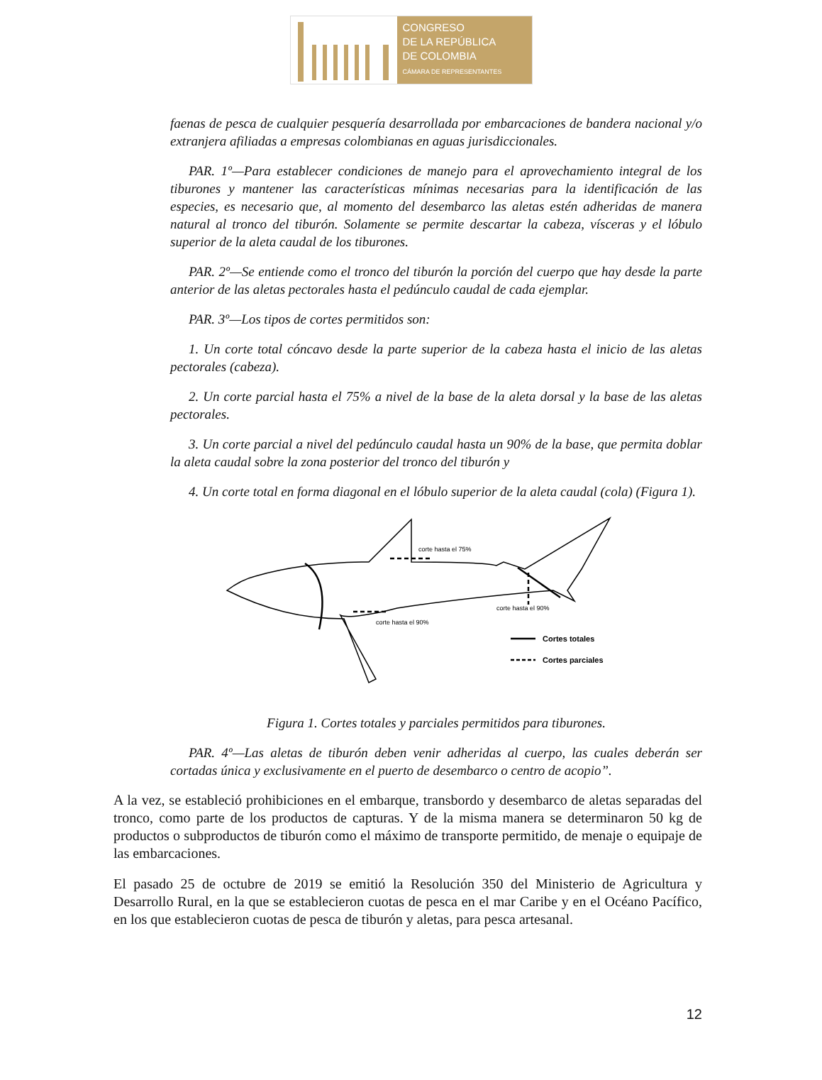CONGRESO
DE LA REPÚBLICA
DE COLOMBIA
CÁMARA DE REPRESENTANTES
faenas de pesca de cualquier pesquería desarrollada por embarcaciones de bandera nacional y/o extranjera afiliadas a empresas colombianas en aguas jurisdiccionales.
PAR. 1º—Para establecer condiciones de manejo para el aprovechamiento integral de los tiburones y mantener las características mínimas necesarias para la identificación de las especies, es necesario que, al momento del desembarco las aletas estén adheridas de manera natural al tronco del tiburón. Solamente se permite descartar la cabeza, vísceras y el lóbulo superior de la aleta caudal de los tiburones.
PAR. 2º—Se entiende como el tronco del tiburón la porción del cuerpo que hay desde la parte anterior de las aletas pectorales hasta el pedúnculo caudal de cada ejemplar.
PAR. 3º—Los tipos de cortes permitidos son:
1. Un corte total cóncavo desde la parte superior de la cabeza hasta el inicio de las aletas pectorales (cabeza).
2. Un corte parcial hasta el 75% a nivel de la base de la aleta dorsal y la base de las aletas pectorales.
3. Un corte parcial a nivel del pedúnculo caudal hasta un 90% de la base, que permita doblar la aleta caudal sobre la zona posterior del tronco del tiburón y
4. Un corte total en forma diagonal en el lóbulo superior de la aleta caudal (cola) (Figura 1).
corte hasta el 75%
corte hasta el 90%
corte hasta el 90%
Cortes totales
Cortes parciales
Figura 1. Cortes totales y parciales permitidos para tiburones.
PAR. 4º—Las aletas de tiburón deben venir adheridas al cuerpo, las cuales deberán ser cortadas única y exclusivamente en el puerto de desembarco o centro de acopio”.
A la vez, se estableció prohibiciones en el embarque, transbordo y desembarco de aletas separadas del tronco, como parte de los productos de capturas. Y de la misma manera se determinaron 50 kg de productos o subproductos de tiburón como el máximo de transporte permitido, de menaje o equipaje de las embarcaciones.
El pasado 25 de octubre de 2019 se emitió la Resolución 350 del Ministerio de Agricultura y Desarrollo Rural, en la que se establecieron cuotas de pesca en el mar Caribe y en el Océano Pacífico, en los que establecieron cuotas de pesca de tiburón y aletas, para pesca artesanal.
12